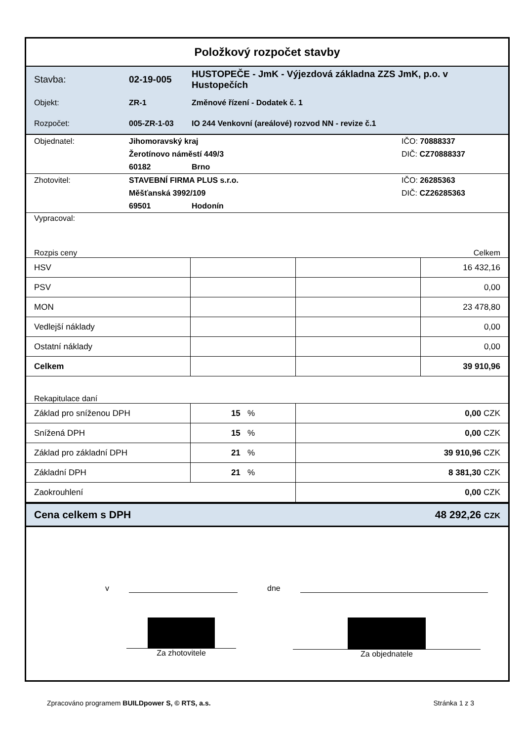Položkový rozpočet stavby
| Stavba: | 02-19-005 | HUSTOPEČE - JmK - Výjezdová základna ZZS JmK, p.o. v Hustopečích |
| Objekt: | ZR-1 | Změnové řízení - Dodatek č. 1 |
| Rozpočet: | 005-ZR-1-03 | IO 244 Venkovní (areálové) rozvod NN - revize č.1 |
| Objednatel: | Jihomoravský kraj | | IČO: 70888337 |
| | Žerotínovo náměstí 449/3 | | DIČ: CZ70888337 |
| | 60182 | Brno | |
| Zhotovitel: | STAVEBNÍ FIRMA PLUS s.r.o. | | IČO: 26285363 |
| | Měšťanská 3992/109 | | DIČ: CZ26285363 |
| | 69501 | Hodonín | |
Vypracoval:
Rozpis ceny Celkem
| HSV | | | 16 432,16 |
| PSV | | | 0,00 |
| MON | | | 23 478,80 |
| Vedlejší náklady | | | 0,00 |
| Ostatní náklady | | | 0,00 |
| Celkem | | | 39 910,96 |
Rekapitulace daní
| Základ pro sníženou DPH | 15 % | 0,00 CZK |
| Snížená DPH | 15 % | 0,00 CZK |
| Základ pro základní DPH | 21 % | 39 910,96 CZK |
| Základní DPH | 21 % | 8 381,30 CZK |
| Zaokrouhlení | | 0,00 CZK |
Cena celkem s DPH 48 292,26 CZK
v dne
Za zhotovitele Za objednatele
Zpracováno programem BUILDpower S, © RTS, a.s. Stránka 1 z 3